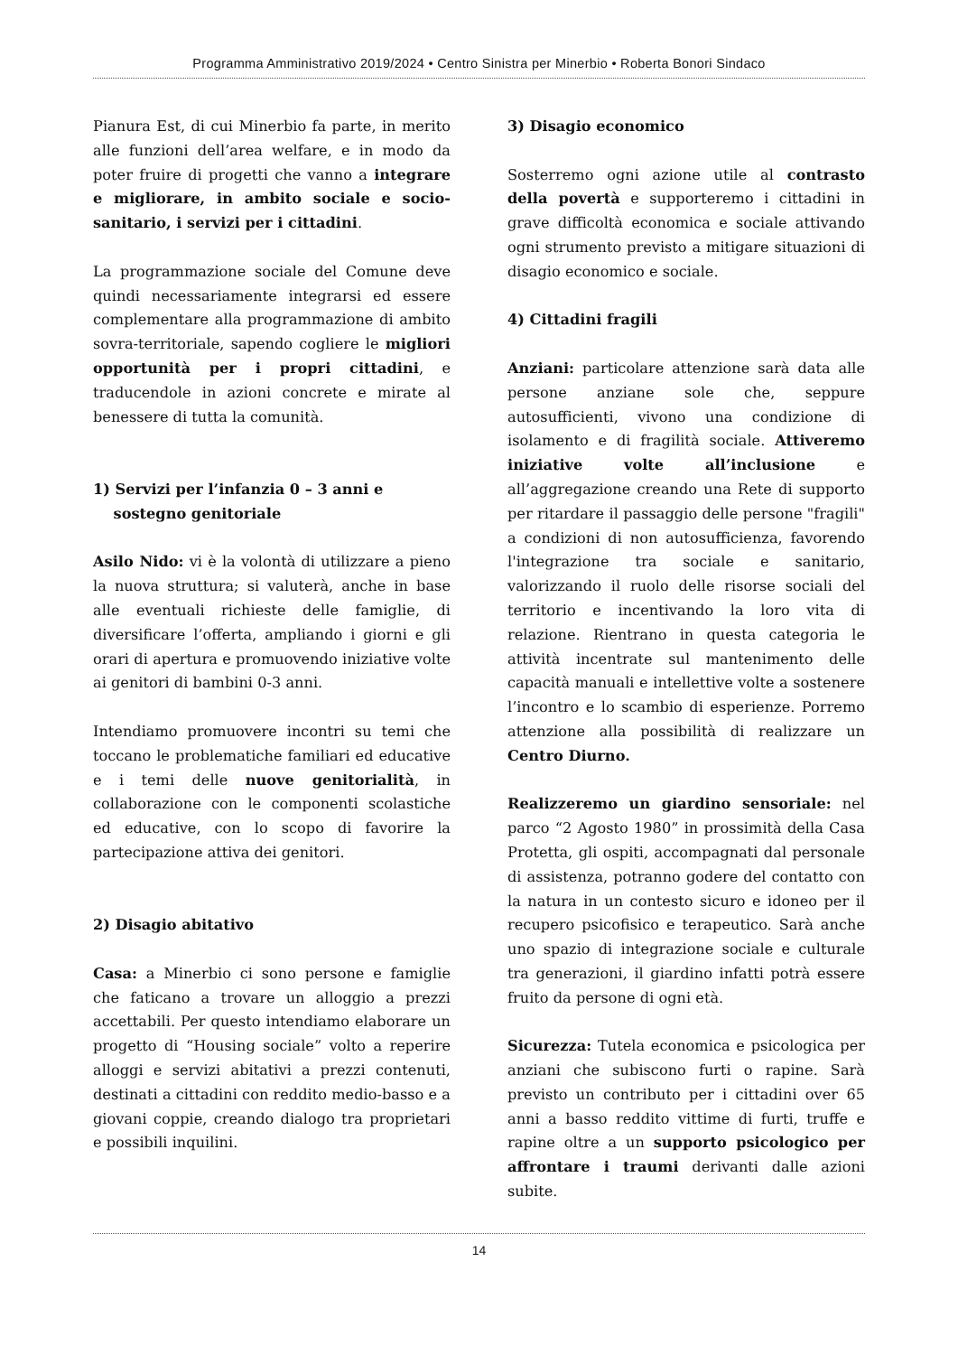Programma Amministrativo 2019/2024 • Centro Sinistra per Minerbio • Roberta Bonori Sindaco
Pianura Est, di cui Minerbio fa parte, in merito alle funzioni dell’area welfare, e in modo da poter fruire di progetti che vanno a integrare e migliorare, in ambito sociale e socio-sanitario, i servizi per i cittadini.
La programmazione sociale del Comune deve quindi necessariamente integrarsi ed essere complementare alla programmazione di ambito sovra-territoriale, sapendo cogliere le migliori opportunità per i propri cittadini, e traducendole in azioni concrete e mirate al benessere di tutta la comunità.
1) Servizi per l’infanzia 0 – 3 anni e
sostegno genitoriale
Asilo Nido: vi è la volontà di utilizzare a pieno la nuova struttura; si valuterà, anche in base alle eventuali richieste delle famiglie, di diversificare l’offerta, ampliando i giorni e gli orari di apertura e promuovendo iniziative volte ai genitori di bambini 0-3 anni.
Intendiamo promuovere incontri su temi che toccano le problematiche familiari ed educative e i temi delle nuove genitorialità, in collaborazione con le componenti scolastiche ed educative, con lo scopo di favorire la partecipazione attiva dei genitori.
2) Disagio abitativo
Casa: a Minerbio ci sono persone e famiglie che faticano a trovare un alloggio a prezzi accettabili. Per questo intendiamo elaborare un progetto di “Housing sociale” volto a reperire alloggi e servizi abitativi a prezzi contenuti, destinati a cittadini con reddito medio-basso e a giovani coppie, creando dialogo tra proprietari e possibili inquilini.
3) Disagio economico
Sosterremo ogni azione utile al contrasto della povertà e supporteremo i cittadini in grave difficoltà economica e sociale attivando ogni strumento previsto a mitigare situazioni di disagio economico e sociale.
4) Cittadini fragili
Anziani: particolare attenzione sarà data alle persone anziane sole che, seppure autosufficienti, vivono una condizione di isolamento e di fragilità sociale. Attiveremo iniziative volte all’inclusione e all’aggregazione creando una Rete di supporto per ritardare il passaggio delle persone "fragili" a condizioni di non autosufficienza, favorendo l'integrazione tra sociale e sanitario, valorizzando il ruolo delle risorse sociali del territorio e incentivando la loro vita di relazione. Rientrano in questa categoria le attività incentrate sul mantenimento delle capacità manuali e intellettive volte a sostenere l’incontro e lo scambio di esperienze. Porremo attenzione alla possibilità di realizzare un Centro Diurno.
Realizzeremo un giardino sensoriale: nel parco “2 Agosto 1980” in prossimità della Casa Protetta, gli ospiti, accompagnati dal personale di assistenza, potranno godere del contatto con la natura in un contesto sicuro e idoneo per il recupero psicofisico e terapeutico. Sarà anche uno spazio di integrazione sociale e culturale tra generazioni, il giardino infatti potrà essere fruito da persone di ogni età.
Sicurezza: Tutela economica e psicologica per anziani che subiscono furti o rapine. Sarà previsto un contributo per i cittadini over 65 anni a basso reddito vittime di furti, truffe e rapine oltre a un supporto psicologico per affrontare i traumi derivanti dalle azioni subite.
14